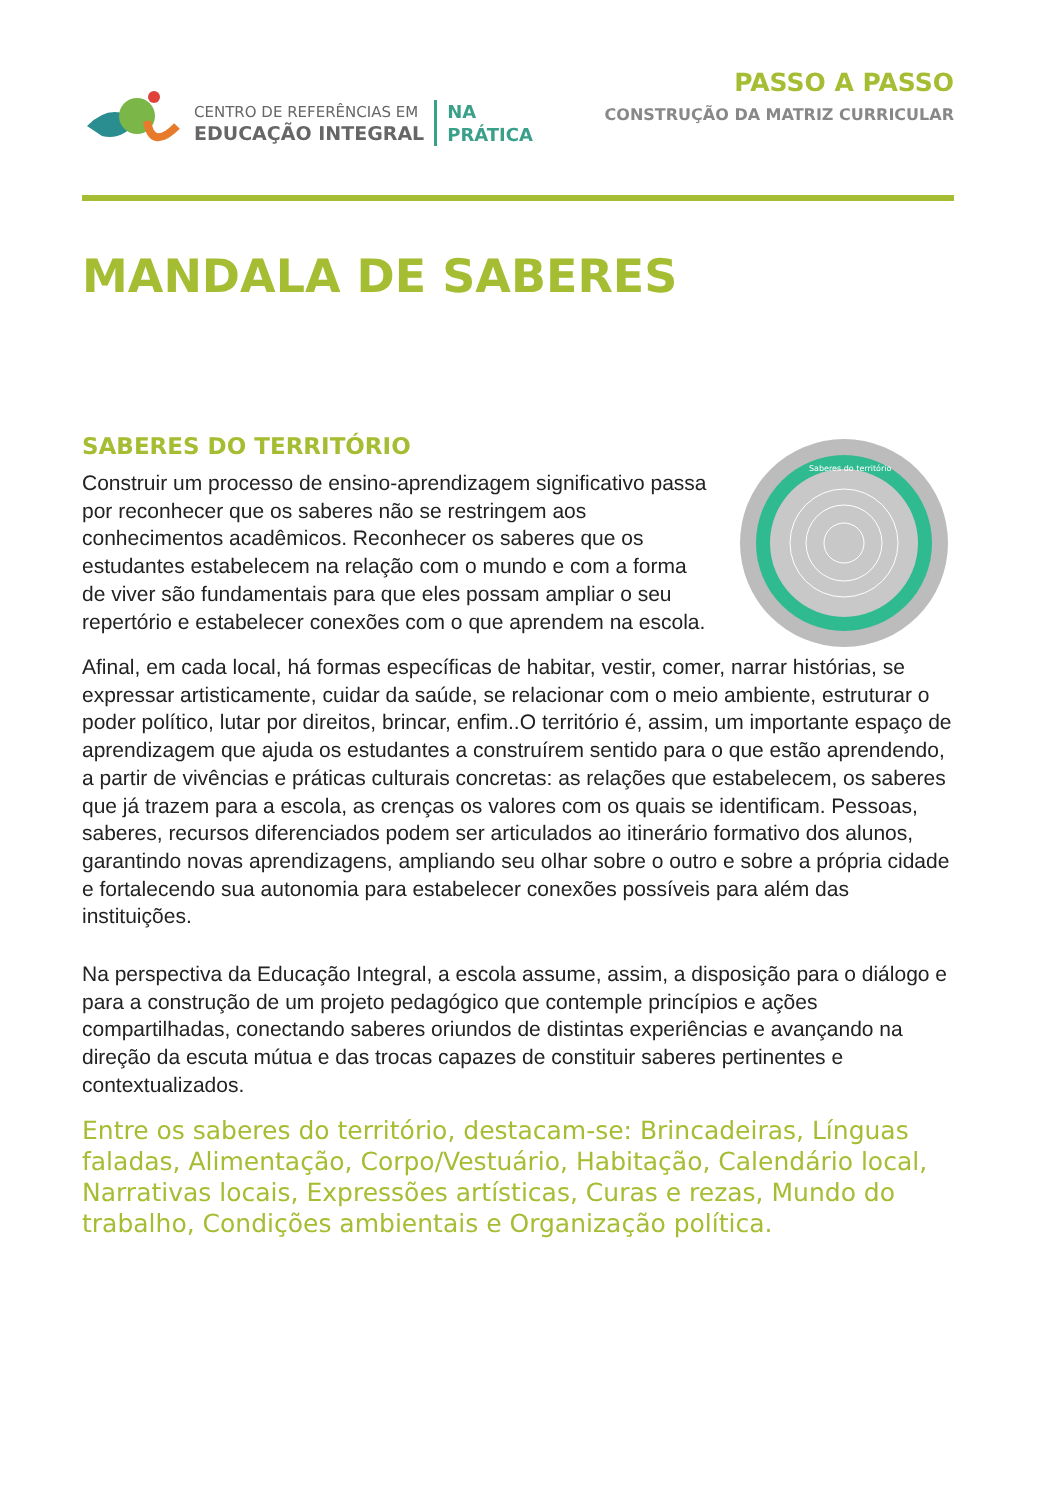CENTRO DE REFERÊNCIAS EM
EDUCAÇÃO INTEGRAL
NA
PRÁTICA
PASSO A PASSO
CONSTRUÇÃO DA MATRIZ CURRICULAR
MANDALA DE SABERES
SABERES DO TERRITÓRIO
Construir um processo de ensino-aprendizagem significativo passa por reconhecer que os saberes não se restringem aos conhecimentos acadêmicos. Reconhecer os saberes que os estudantes estabelecem na relação com o mundo e com a forma de viver são fundamentais para que eles possam ampliar o seu repertório e estabelecer conexões com o que aprendem na escola.
Saberes do território
Afinal, em cada local, há formas específicas de habitar, vestir, comer, narrar histórias, se expressar artisticamente, cuidar da saúde, se relacionar com o meio ambiente, estruturar o poder político, lutar por direitos, brincar, enfim..O território é, assim, um importante espaço de aprendizagem que ajuda os estudantes a construírem sentido para o que estão aprendendo, a partir de vivências e práticas culturais concretas: as relações que estabelecem, os saberes que já trazem para a escola, as crenças os valores com os quais se identificam. Pessoas, saberes, recursos diferenciados podem ser articulados ao itinerário formativo dos alunos, garantindo novas aprendizagens, ampliando seu olhar sobre o outro e sobre a própria cidade e fortalecendo sua autonomia para estabelecer conexões possíveis para além das instituições.
Na perspectiva da Educação Integral, a escola assume, assim, a disposição para o diálogo e para a construção de um projeto pedagógico que contemple princípios e ações compartilhadas, conectando saberes oriundos de distintas experiências e avançando na direção da escuta mútua e das trocas capazes de constituir saberes pertinentes e contextualizados.
Entre os saberes do território, destacam-se: Brincadeiras, Línguas faladas, Alimentação, Corpo/Vestuário, Habitação, Calendário local, Narrativas locais, Expressões artísticas, Curas e rezas, Mundo do trabalho, Condições ambientais e Organização política.